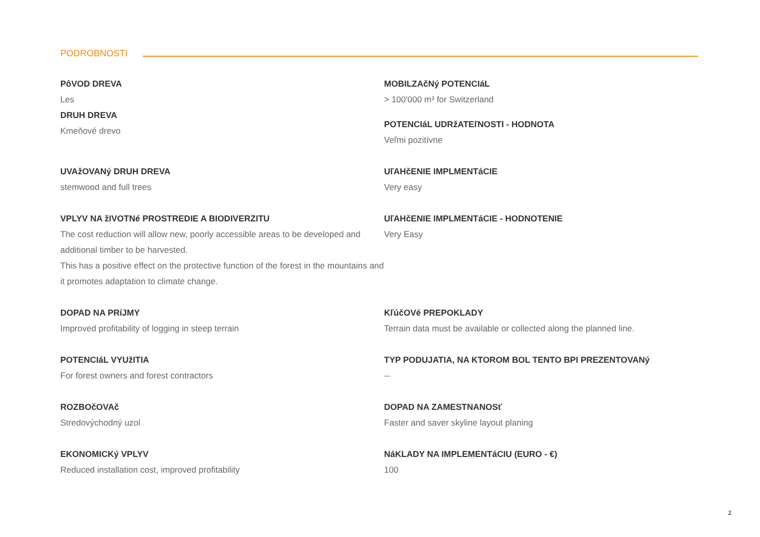PODROBNOSTI
PôVOD DREVA
Les
DRUH DREVA
Kmeňové drevo
MOBILZAčNý POTENCIáL
> 100'000 m³ for Switzerland
POTENCIáL UDRžATEľNOSTI - HODNOTA
Veľmi pozitívne
UVAžOVANý DRUH DREVA
stemwood and full trees
UľAHčENIE IMPLMENTáCIE
Very easy
VPLYV NA žIVOTNé PROSTREDIE A BIODIVERZITU
The cost reduction will allow new, poorly accessible areas to be developed and additional timber to be harvested.
This has a positive effect on the protective function of the forest in the mountains and it promotes adaptation to climate change.
UľAHčENIE IMPLMENTáCIE - HODNOTENIE
Very Easy
DOPAD NA PRíJMY
Improved profitability of logging in steep terrain
KľúčOVé PREPOKLADY
Terrain data must be available or collected along the planned line.
POTENCIáL VYUžITIA
For forest owners and forest contractors
TYP PODUJATIA, NA KTOROM BOL TENTO BPI PREZENTOVANý
--
ROZBOčOVAč
Stredovýchodný uzol
DOPAD NA ZAMESTNANOSť
Faster and saver skyline layout planing
EKONOMICKý VPLYV
Reduced installation cost, improved profitability
NáKLADY NA IMPLEMENTáCIU (EURO - €)
100
2